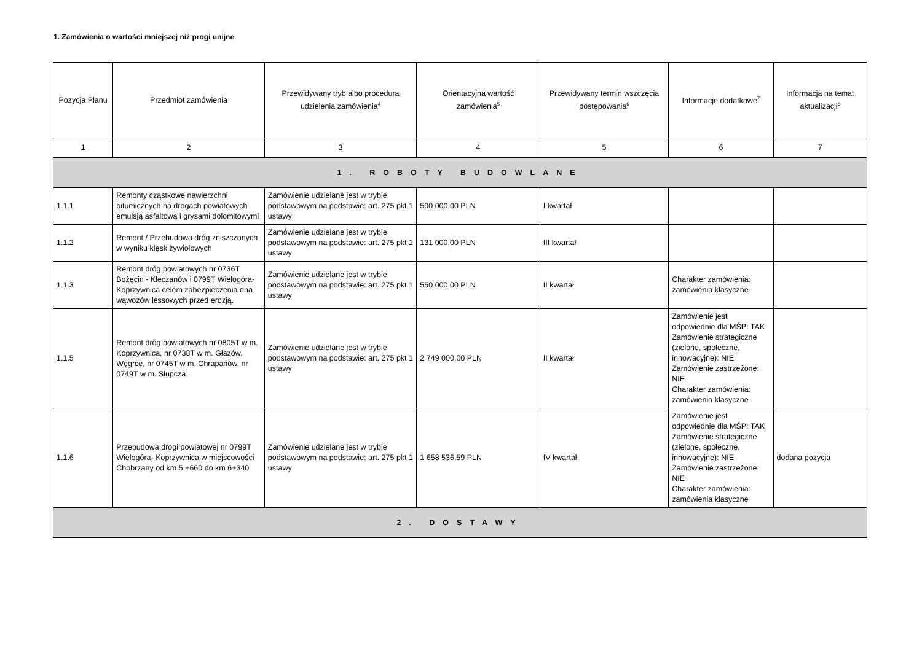1. Zamówienia o wartości mniejszej niż progi unijne
| Pozycja Planu | Przedmiot zamówienia | Przewidywany tryb albo procedura udzielenia zamówienia<sup>4</sup> | Orientacyjna wartość zamówienia<sup>5</sup> | Przewidywany termin wszczęcia postępowania<sup>6</sup> | Informacje dodatkowe<sup>7</sup> | Informacja na temat aktualizacji<sup>8</sup> |
| --- | --- | --- | --- | --- | --- | --- |
| 1 | 2 | 3 | 4 | 5 | 6 | 7 |
| 1. ROBOTY BUDOWLANE | | | | | | |
| 1.1.1 | Remonty cząstkowe nawierzchni bitumicznych na drogach powiatowych emulsją asfaltową i grysami dolomitowymi | Zamówienie udzielane jest w trybie podstawowym na podstawie: art. 275 pkt 1 ustawy | 500 000,00 PLN | I kwartał | | |
| 1.1.2 | Remont / Przebudowa dróg zniszczonych w wyniku klęsk żywiołowych | Zamówienie udzielane jest w trybie podstawowym na podstawie: art. 275 pkt 1 ustawy | 131 000,00 PLN | III kwartał | | |
| 1.1.3 | Remont dróg powiatowych nr 0736T Bożęcin - Kleczanów i 0799T Wielogóra-Koprzywnica celem zabezpieczenia dna wąwozów lessowych przed erozją. | Zamówienie udzielane jest w trybie podstawowym na podstawie: art. 275 pkt 1 ustawy | 550 000,00 PLN | II kwartał | Charakter zamówienia: zamówienia klasyczne | |
| 1.1.5 | Remont dróg powiatowych nr 0805T w m. Koprzywnica, nr 0738T w m. Głazów, Węgrce, nr 0745T w m. Chrapanów, nr 0749T w m. Słupcza. | Zamówienie udzielane jest w trybie podstawowym na podstawie: art. 275 pkt 1 ustawy | 2 749 000,00 PLN | II kwartał | Zamówienie jest odpowiednie dla MŚP: TAK Zamówienie strategiczne (zielone, społeczne, innowacyjne): NIE Zamówienie zastrzeżone: NIE Charakter zamówienia: zamówienia klasyczne | |
| 1.1.6 | Przebudowa drogi powiatowej nr 0799T Wielogóra- Koprzywnica w miejscowości Chobrzany od km 5 +660 do km 6+340. | Zamówienie udzielane jest w trybie podstawowym na podstawie: art. 275 pkt 1 ustawy | 1 658 536,59 PLN | IV kwartał | Zamówienie jest odpowiednie dla MŚP: TAK Zamówienie strategiczne (zielone, społeczne, innowacyjne): NIE Zamówienie zastrzeżone: NIE Charakter zamówienia: zamówienia klasyczne | dodana pozycja |
| 2. DOSTAWY | | | | | | |